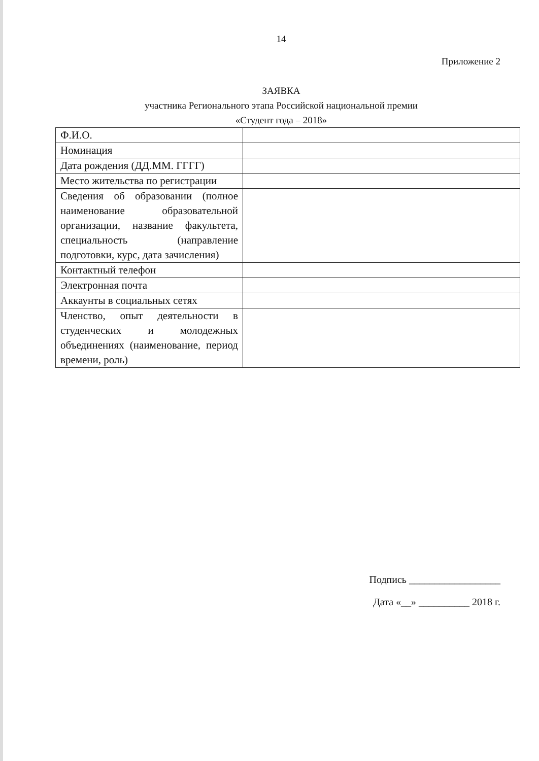14
Приложение 2
ЗАЯВКА
участника Регионального этапа Российской национальной премии
«Студент года – 2018»
| Ф.И.О. | |
| Номинация | |
| Дата рождения (ДД.ММ. ГГГГ) | |
| Место жительства по регистрации | |
| Сведения об образовании (полное наименование образовательной организации, название факультета, специальность (направление подготовки, курс, дата зачисления) | |
| Контактный телефон | |
| Электронная почта | |
| Аккаунты в социальных сетях | |
| Членство, опыт деятельности в студенческих и молодежных объединениях (наименование, период времени, роль) | |
Подпись __________________
Дата «__» __________ 2018 г.